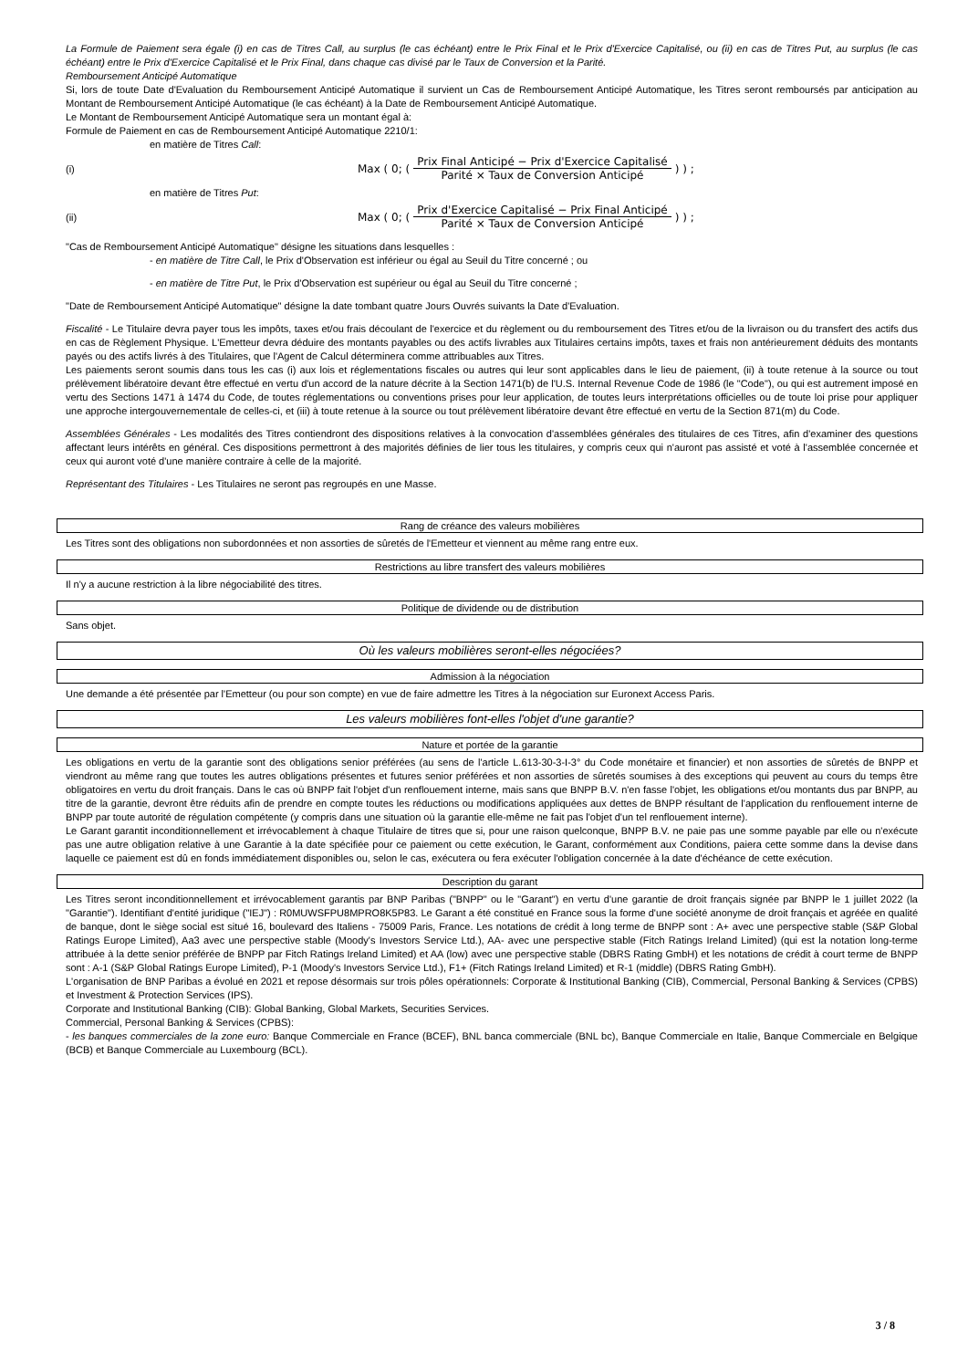La Formule de Paiement sera égale (i) en cas de Titres Call, au surplus (le cas échéant) entre le Prix Final et le Prix d'Exercice Capitalisé, ou (ii) en cas de Titres Put, au surplus (le cas échéant) entre le Prix d'Exercice Capitalisé et le Prix Final, dans chaque cas divisé par le Taux de Conversion et la Parité.
Remboursement Anticipé Automatique
Si, lors de toute Date d'Evaluation du Remboursement Anticipé Automatique il survient un Cas de Remboursement Anticipé Automatique, les Titres seront remboursés par anticipation au Montant de Remboursement Anticipé Automatique (le cas échéant) à la Date de Remboursement Anticipé Automatique.
Le Montant de Remboursement Anticipé Automatique sera un montant égal à:
Formule de Paiement en cas de Remboursement Anticipé Automatique 2210/1:
en matière de Titres Call:
(i) Max ( 0; ( Prix Final Anticipé − Prix d'Exercice Capitalisé
Parité × Taux de Conversion Anticipé ) ) ;
en matière de Titres Put:
(ii) Max ( 0; ( Prix d'Exercice Capitalisé − Prix Final Anticipé
Parité × Taux de Conversion Anticipé ) ) ;
"Cas de Remboursement Anticipé Automatique" désigne les situations dans lesquelles :
- en matière de Titre Call, le Prix d'Observation est inférieur ou égal au Seuil du Titre concerné ; ou
- en matière de Titre Put, le Prix d'Observation est supérieur ou égal au Seuil du Titre concerné ;
"Date de Remboursement Anticipé Automatique" désigne la date tombant quatre Jours Ouvrés suivants la Date d'Evaluation.
Fiscalité - Le Titulaire devra payer tous les impôts, taxes et/ou frais découlant de l'exercice et du règlement ou du remboursement des Titres et/ou de la livraison ou du transfert des actifs dus en cas de Règlement Physique. L'Emetteur devra déduire des montants payables ou des actifs livrables aux Titulaires certains impôts, taxes et frais non antérieurement déduits des montants payés ou des actifs livrés à des Titulaires, que l'Agent de Calcul déterminera comme attribuables aux Titres.
Les paiements seront soumis dans tous les cas (i) aux lois et réglementations fiscales ou autres qui leur sont applicables dans le lieu de paiement, (ii) à toute retenue à la source ou tout prélèvement libératoire devant être effectué en vertu d'un accord de la nature décrite à la Section 1471(b) de l'U.S. Internal Revenue Code de 1986 (le "Code"), ou qui est autrement imposé en vertu des Sections 1471 à 1474 du Code, de toutes réglementations ou conventions prises pour leur application, de toutes leurs interprétations officielles ou de toute loi prise pour appliquer une approche intergouvernementale de celles-ci, et (iii) à toute retenue à la source ou tout prélèvement libératoire devant être effectué en vertu de la Section 871(m) du Code.
Assemblées Générales - Les modalités des Titres contiendront des dispositions relatives à la convocation d'assemblées générales des titulaires de ces Titres, afin d'examiner des questions affectant leurs intérêts en général. Ces dispositions permettront à des majorités définies de lier tous les titulaires, y compris ceux qui n'auront pas assisté et voté à l'assemblée concernée et ceux qui auront voté d'une manière contraire à celle de la majorité.
Représentant des Titulaires - Les Titulaires ne seront pas regroupés en une Masse.
Rang de créance des valeurs mobilières
Les Titres sont des obligations non subordonnées et non assorties de sûretés de l'Emetteur et viennent au même rang entre eux.
Restrictions au libre transfert des valeurs mobilières
Il n'y a aucune restriction à la libre négociabilité des titres.
Politique de dividende ou de distribution
Sans objet.
Où les valeurs mobilières seront-elles négociées?
Admission à la négociation
Une demande a été présentée par l'Emetteur (ou pour son compte) en vue de faire admettre les Titres à la négociation sur Euronext Access Paris.
Les valeurs mobilières font-elles l'objet d'une garantie?
Nature et portée de la garantie
Les obligations en vertu de la garantie sont des obligations senior préférées (au sens de l'article L.613-30-3-I-3° du Code monétaire et financier) et non assorties de sûretés de BNPP et viendront au même rang que toutes les autres obligations présentes et futures senior préférées et non assorties de sûretés soumises à des exceptions qui peuvent au cours du temps être obligatoires en vertu du droit français. Dans le cas où BNPP fait l'objet d'un renflouement interne, mais sans que BNPP B.V. n'en fasse l'objet, les obligations et/ou montants dus par BNPP, au titre de la garantie, devront être réduits afin de prendre en compte toutes les réductions ou modifications appliquées aux dettes de BNPP résultant de l'application du renflouement interne de BNPP par toute autorité de régulation compétente (y compris dans une situation où la garantie elle-même ne fait pas l'objet d'un tel renflouement interne).
Le Garant garantit inconditionnellement et irrévocablement à chaque Titulaire de titres que si, pour une raison quelconque, BNPP B.V. ne paie pas une somme payable par elle ou n'exécute pas une autre obligation relative à une Garantie à la date spécifiée pour ce paiement ou cette exécution, le Garant, conformément aux Conditions, paiera cette somme dans la devise dans laquelle ce paiement est dû en fonds immédiatement disponibles ou, selon le cas, exécutera ou fera exécuter l'obligation concernée à la date d'échéance de cette exécution.
Description du garant
Les Titres seront inconditionnellement et irrévocablement garantis par BNP Paribas ("BNPP" ou le "Garant") en vertu d'une garantie de droit français signée par BNPP le 1 juillet 2022 (la "Garantie"). Identifiant d'entité juridique ("IEJ") : R0MUWSFPU8MPRO8K5P83. Le Garant a été constitué en France sous la forme d'une société anonyme de droit français et agréée en qualité de banque, dont le siège social est situé 16, boulevard des Italiens - 75009 Paris, France. Les notations de crédit à long terme de BNPP sont : A+ avec une perspective stable (S&P Global Ratings Europe Limited), Aa3 avec une perspective stable (Moody's Investors Service Ltd.), AA- avec une perspective stable (Fitch Ratings Ireland Limited) (qui est la notation long-terme attribuée à la dette senior préférée de BNPP par Fitch Ratings Ireland Limited) et AA (low) avec une perspective stable (DBRS Rating GmbH) et les notations de crédit à court terme de BNPP sont : A-1 (S&P Global Ratings Europe Limited), P-1 (Moody's Investors Service Ltd.), F1+ (Fitch Ratings Ireland Limited) et R-1 (middle) (DBRS Rating GmbH).
L'organisation de BNP Paribas a évolué en 2021 et repose désormais sur trois pôles opérationnels: Corporate & Institutional Banking (CIB), Commercial, Personal Banking & Services (CPBS) et Investment & Protection Services (IPS).
Corporate and Institutional Banking (CIB): Global Banking, Global Markets, Securities Services.
Commercial, Personal Banking & Services (CPBS):
- les banques commerciales de la zone euro: Banque Commerciale en France (BCEF), BNL banca commerciale (BNL bc), Banque Commerciale en Italie, Banque Commerciale en Belgique (BCB) et Banque Commerciale au Luxembourg (BCL).
3 / 8